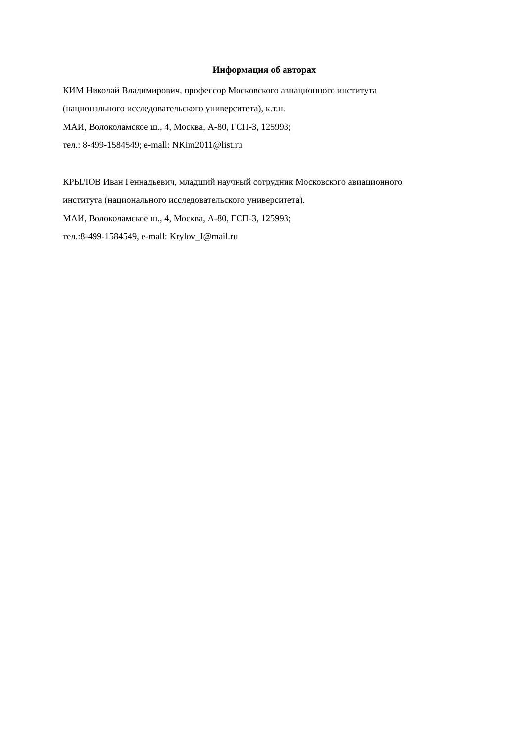Информация об авторах
КИМ Николай Владимирович, профессор Московского авиационного института
(национального исследовательского университета), к.т.н.
МАИ, Волоколамское ш., 4, Москва, А-80, ГСП-3, 125993;
тел.: 8-499-1584549; e-mall: NKim2011@list.ru
КРЫЛОВ Иван Геннадьевич, младший научный сотрудник Московского авиационного
института (национального исследовательского университета).
МАИ, Волоколамское ш., 4, Москва, А-80, ГСП-3, 125993;
тел.:8-499-1584549, e-mall: Krylov_I@mail.ru